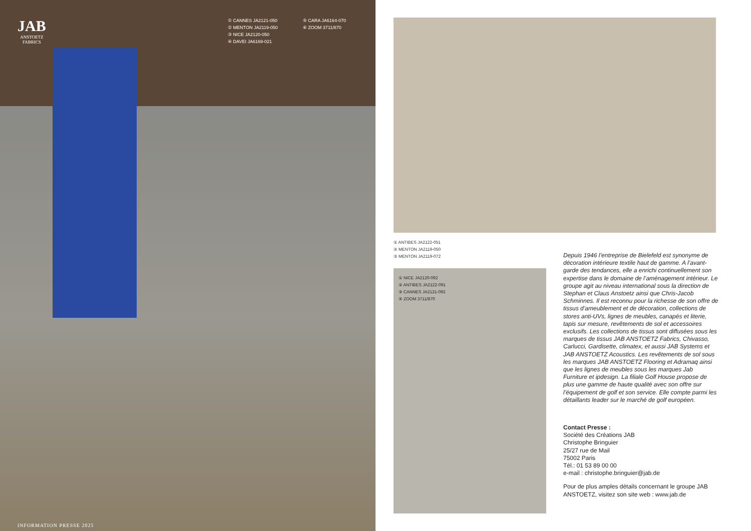JAB
ANSTOETZ
FABRICS
① CANNES JA2121-050
② MENTON JA2119-050
③ NICE JA2120-050
④ DAVEI JA6169-021
⑤ CARA JA6164-070
⑥ ZOOM 3711/870
INFORMATION PRESSE 2025
① ANTIBES JA2122-051
② MENTON JA2119-050
③ MENTON JA2119-072
① NICE JA2120-092
② ANTIBES JA2122-091
③ CANNES JA2121-092
④ ZOOM 3711/870
Depuis 1946 l’entreprise de Bielefeld est synonyme de décoration intérieure textile haut de gamme. A l’avant-garde des tendances, elle a enrichi continuellement son expertise dans le domaine de l’aménagement intérieur. Le groupe agit au niveau international sous la direction de Stephan et Claus Anstoetz ainsi que Chris-Jacob Schminnes. Il est reconnu pour la richesse de son offre de tissus d’ameublement et de décoration, collections de stores anti-UVs, lignes de meubles, canapés et literie, tapis sur mesure, revêtements de sol et accessoires exclusifs. Les collections de tissus sont diffusées sous les marques de tissus JAB ANSTOETZ Fabrics, Chivasso, Carlucci, Gardisette, climatex, et aussi JAB Systems et JAB ANSTOETZ Acoustics. Les revêtements de sol sous les marques JAB ANSTOETZ Flooring et Adramaq ainsi que les lignes de meubles sous les marques Jab Furniture et ipdesign. La filiale Golf House propose de plus une gamme de haute qualité avec son offre sur l’équipement de golf et son service. Elle compte parmi les détaillants leader sur le marché de golf européen.
Contact Presse :
Société des Créations JAB
Christophe Bringuier
25/27 rue de Mail
75002 Paris
Tél.: 01 53 89 00 00
e-mail : christophe.bringuier@jab.de
Pour de plus amples détails concernant le groupe JAB ANSTOETZ, visitez son site web : www.jab.de